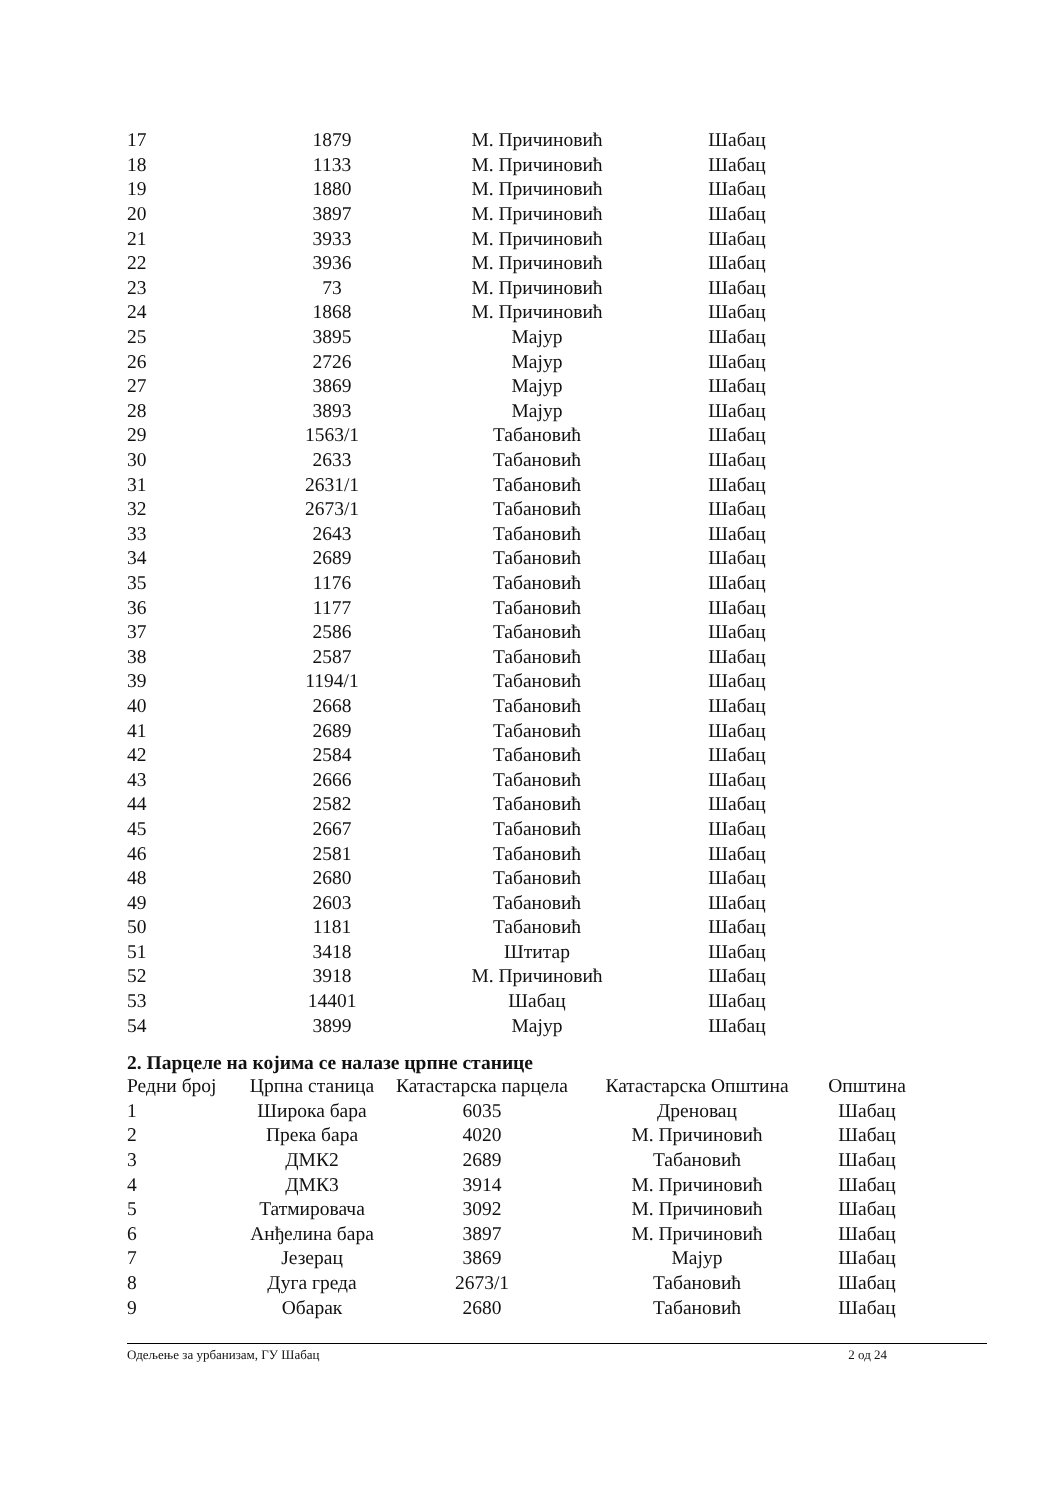| 17 | 1879 | М. Причиновић | Шабац |
| 18 | 1133 | М. Причиновић | Шабац |
| 19 | 1880 | М. Причиновић | Шабац |
| 20 | 3897 | М. Причиновић | Шабац |
| 21 | 3933 | М. Причиновић | Шабац |
| 22 | 3936 | М. Причиновић | Шабац |
| 23 | 73 | М. Причиновић | Шабац |
| 24 | 1868 | М. Причиновић | Шабац |
| 25 | 3895 | Мајур | Шабац |
| 26 | 2726 | Мајур | Шабац |
| 27 | 3869 | Мајур | Шабац |
| 28 | 3893 | Мајур | Шабац |
| 29 | 1563/1 | Табановић | Шабац |
| 30 | 2633 | Табановић | Шабац |
| 31 | 2631/1 | Табановић | Шабац |
| 32 | 2673/1 | Табановић | Шабац |
| 33 | 2643 | Табановић | Шабац |
| 34 | 2689 | Табановић | Шабац |
| 35 | 1176 | Табановић | Шабац |
| 36 | 1177 | Табановић | Шабац |
| 37 | 2586 | Табановић | Шабац |
| 38 | 2587 | Табановић | Шабац |
| 39 | 1194/1 | Табановић | Шабац |
| 40 | 2668 | Табановић | Шабац |
| 41 | 2689 | Табановић | Шабац |
| 42 | 2584 | Табановић | Шабац |
| 43 | 2666 | Табановић | Шабац |
| 44 | 2582 | Табановић | Шабац |
| 45 | 2667 | Табановић | Шабац |
| 46 | 2581 | Табановић | Шабац |
| 48 | 2680 | Табановић | Шабац |
| 49 | 2603 | Табановић | Шабац |
| 50 | 1181 | Табановић | Шабац |
| 51 | 3418 | Штитар | Шабац |
| 52 | 3918 | М. Причиновић | Шабац |
| 53 | 14401 | Шабац | Шабац |
| 54 | 3899 | Мајур | Шабац |
2. Парцеле на којима се налазе црпне станице
| Редни број | Црпна станица | Катастарска парцела | Катастарска Општина | Општина |
| --- | --- | --- | --- | --- |
| 1 | Широка бара | 6035 | Дреновац | Шабац |
| 2 | Прека бара | 4020 | М. Причиновић | Шабац |
| 3 | ДМК2 | 2689 | Табановић | Шабац |
| 4 | ДМК3 | 3914 | М. Причиновић | Шабац |
| 5 | Татмировача | 3092 | М. Причиновић | Шабац |
| 6 | Анђелина бара | 3897 | М. Причиновић | Шабац |
| 7 | Језерац | 3869 | Мајур | Шабац |
| 8 | Дуга греда | 2673/1 | Табановић | Шабац |
| 9 | Обарак | 2680 | Табановић | Шабац |
Одељење за урбанизам, ГУ Шабац 2 од 24